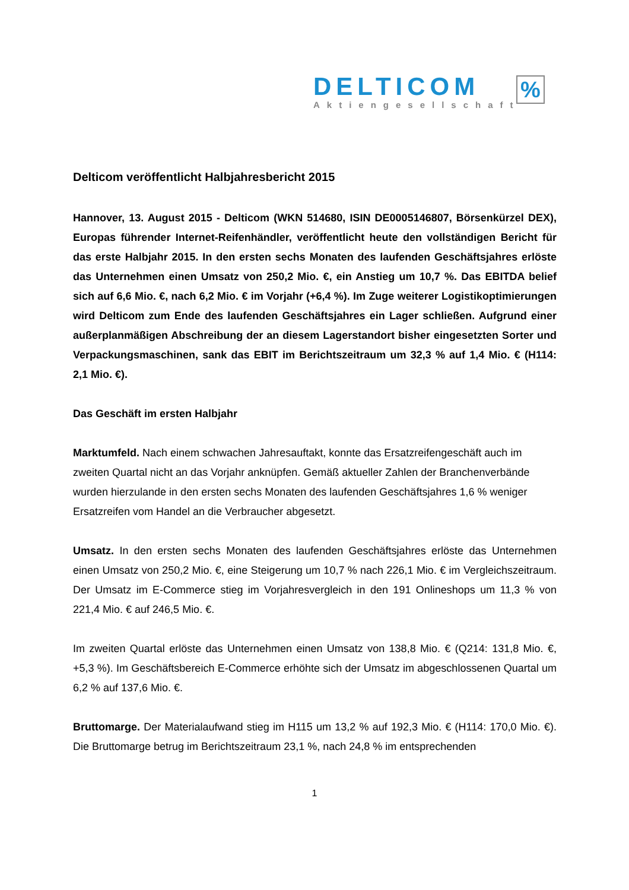DELTICOM
Aktiengesellschaft
%
Delticom veröffentlicht Halbjahresbericht 2015
Hannover, 13. August 2015 - Delticom (WKN 514680, ISIN DE0005146807, Börsenkürzel DEX), Europas führender Internet-Reifenhändler, veröffentlicht heute den vollständigen Bericht für das erste Halbjahr 2015. In den ersten sechs Monaten des laufenden Geschäftsjahres erlöste das Unternehmen einen Umsatz von 250,2 Mio. €, ein Anstieg um 10,7 %. Das EBITDA belief sich auf 6,6 Mio. €, nach 6,2 Mio. € im Vorjahr (+6,4 %). Im Zuge weiterer Logistikoptimierungen wird Delticom zum Ende des laufenden Geschäftsjahres ein Lager schließen. Aufgrund einer außerplanmäßigen Abschreibung der an diesem Lagerstandort bisher eingesetzten Sorter und Verpackungsmaschinen, sank das EBIT im Berichtszeitraum um 32,3 % auf 1,4 Mio. € (H114: 2,1 Mio. €).
Das Geschäft im ersten Halbjahr
Marktumfeld. Nach einem schwachen Jahresauftakt, konnte das Ersatzreifengeschäft auch im zweiten Quartal nicht an das Vorjahr anknüpfen. Gemäß aktueller Zahlen der Branchenverbände wurden hierzulande in den ersten sechs Monaten des laufenden Geschäftsjahres 1,6 % weniger Ersatzreifen vom Handel an die Verbraucher abgesetzt.
Umsatz. In den ersten sechs Monaten des laufenden Geschäftsjahres erlöste das Unternehmen einen Umsatz von 250,2 Mio. €, eine Steigerung um 10,7 % nach 226,1 Mio. € im Vergleichszeitraum. Der Umsatz im E-Commerce stieg im Vorjahresvergleich in den 191 Onlineshops um 11,3 % von 221,4 Mio. € auf 246,5 Mio. €.
Im zweiten Quartal erlöste das Unternehmen einen Umsatz von 138,8 Mio. € (Q214: 131,8 Mio. €, +5,3 %). Im Geschäftsbereich E-Commerce erhöhte sich der Umsatz im abgeschlossenen Quartal um 6,2 % auf 137,6 Mio. €.
Bruttomarge. Der Materialaufwand stieg im H115 um 13,2 % auf 192,3 Mio. € (H114: 170,0 Mio. €). Die Bruttomarge betrug im Berichtszeitraum 23,1 %, nach 24,8 % im entsprechenden
1